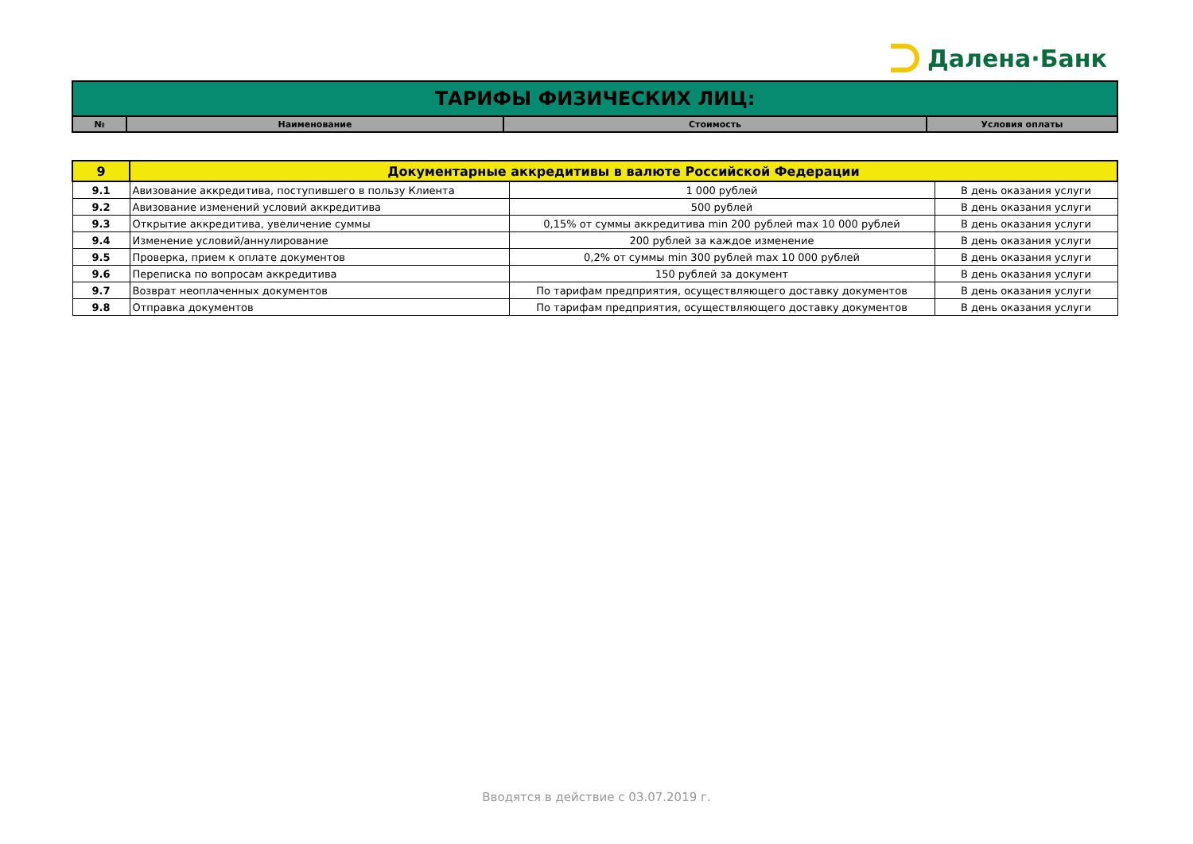Далена·Банк
| ТАРИФЫ ФИЗИЧЕСКИХ ЛИЦ: | | | |
| № | Наименование | Стоимость | Условия оплаты |
| 9 | Документарные аккредитивы в валюте Российской Федерации | | |
| 9.1 | Авизование аккредитива, поступившего в пользу Клиента | 1 000 рублей | В день оказания услуги |
| 9.2 | Авизование изменений условий аккредитива | 500 рублей | В день оказания услуги |
| 9.3 | Открытие аккредитива, увеличение суммы | 0,15% от суммы аккредитива min 200 рублей max 10 000 рублей | В день оказания услуги |
| 9.4 | Изменение условий/аннулирование | 200 рублей за каждое изменение | В день оказания услуги |
| 9.5 | Проверка, прием к оплате документов | 0,2% от суммы min 300 рублей max 10 000 рублей | В день оказания услуги |
| 9.6 | Переписка по вопросам аккредитива | 150 рублей за документ | В день оказания услуги |
| 9.7 | Возврат неоплаченных документов | По тарифам предприятия, осуществляющего доставку документов | В день оказания услуги |
| 9.8 | Отправка документов | По тарифам предприятия, осуществляющего доставку документов | В день оказания услуги |
Вводятся в действие с 03.07.2019 г.